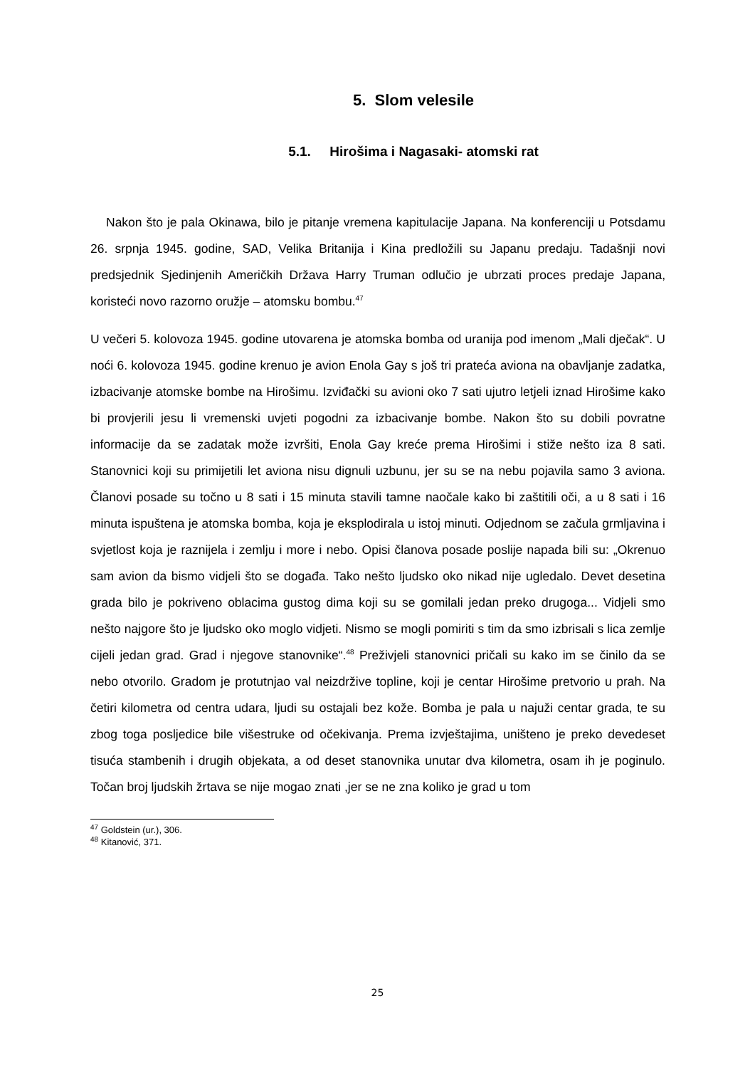5. Slom velesile
5.1. Hirošima i Nagasaki- atomski rat
Nakon što je pala Okinawa, bilo je pitanje vremena kapitulacije Japana. Na konferenciji u Potsdamu 26. srpnja 1945. godine, SAD, Velika Britanija i Kina predložili su Japanu predaju. Tadašnji novi predsjednik Sjedinjenih Američkih Država Harry Truman odlučio je ubrzati proces predaje Japana, koristeći novo razorno oružje – atomsku bombu.<sup>47</sup>
U večeri 5. kolovoza 1945. godine utovarena je atomska bomba od uranija pod imenom „Mali dječak“. U noći 6. kolovoza 1945. godine krenuo je avion Enola Gay s još tri prateća aviona na obavljanje zadatka, izbacivanje atomske bombe na Hirošimu. Izviđački su avioni oko 7 sati ujutro letjeli iznad Hirošime kako bi provjerili jesu li vremenski uvjeti pogodni za izbacivanje bombe. Nakon što su dobili povratne informacije da se zadatak može izvršiti, Enola Gay kreće prema Hirošimi i stiže nešto iza 8 sati. Stanovnici koji su primijetili let aviona nisu dignuli uzbunu, jer su se na nebu pojavila samo 3 aviona. Članovi posade su točno u 8 sati i 15 minuta stavili tamne naočale kako bi zaštitili oči, a u 8 sati i 16 minuta ispuštena je atomska bomba, koja je eksplodirala u istoj minuti. Odjednom se začula grmljavina i svjetlost koja je raznijela i zemlju i more i nebo. Opisi članova posade poslije napada bili su: „Okrenuo sam avion da bismo vidjeli što se događa. Tako nešto ljudsko oko nikad nije ugledalo. Devet desetina grada bilo je pokriveno oblacima gustog dima koji su se gomilali jedan preko drugoga... Vidjeli smo nešto najgore što je ljudsko oko moglo vidjeti. Nismo se mogli pomiriti s tim da smo izbrisali s lica zemlje cijeli jedan grad. Grad i njegove stanovnike“.<sup>48</sup> Preživjeli stanovnici pričali su kako im se činilo da se nebo otvorilo. Gradom je protutnjao val neizdržive topline, koji je centar Hirošime pretvorio u prah. Na četiri kilometra od centra udara, ljudi su ostajali bez kože. Bomba je pala u najuži centar grada, te su zbog toga posljedice bile višestruke od očekivanja. Prema izvještajima, uništeno je preko devedeset tisuća stambenih i drugih objekata, a od deset stanovnika unutar dva kilometra, osam ih je poginulo. Točan broj ljudskih žrtava se nije mogao znati ,jer se ne zna koliko je grad u tom
<sup>47</sup> Goldstein (ur.), 306.
<sup>48</sup> Kitanović, 371.
25